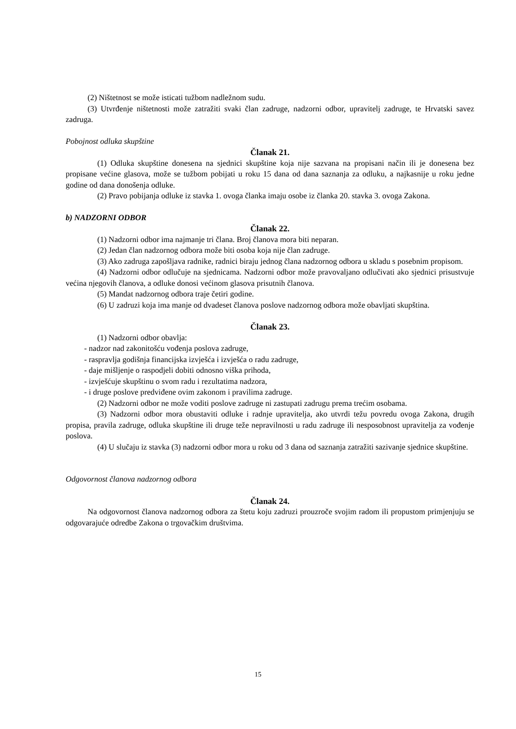(2) Ništetnost se može isticati tužbom nadležnom sudu.
(3) Utvrđenje ništetnosti može zatražiti svaki član zadruge, nadzorni odbor, upravitelj zadruge, te Hrvatski savez zadruga.
Pobojnost odluka skupštine
Članak 21.
(1) Odluka skupštine donesena na sjednici skupštine koja nije sazvana na propisani način ili je donesena bez propisane većine glasova, može se tužbom pobijati u roku 15 dana od dana saznanja za odluku, a najkasnije u roku jedne godine od dana donošenja odluke.
(2) Pravo pobijanja odluke iz stavka 1. ovoga članka imaju osobe iz članka 20. stavka 3. ovoga Zakona.
b) NADZORNI ODBOR
Članak 22.
(1) Nadzorni odbor ima najmanje tri člana. Broj članova mora biti neparan.
(2) Jedan član nadzornog odbora može biti osoba koja nije član zadruge.
(3) Ako zadruga zapošljava radnike, radnici biraju jednog člana nadzornog odbora u skladu s posebnim propisom.
(4) Nadzorni odbor odlučuje na sjednicama. Nadzorni odbor može pravovaljano odlučivati ako sjednici prisustvuje većina njegovih članova, a odluke donosi većinom glasova prisutnih članova.
(5) Mandat nadzornog odbora traje četiri godine.
(6) U zadruzi koja ima manje od dvadeset članova poslove nadzornog odbora može obavljati skupština.
Članak 23.
(1) Nadzorni odbor obavlja:
- nadzor nad zakonitošću vođenja poslova zadruge,
- raspravlja godišnja financijska izvješća i izvješća o radu zadruge,
- daje mišljenje o raspodjeli dobiti odnosno viška prihoda,
- izvješćuje skupštinu o svom radu i rezultatima nadzora,
- i druge poslove predviđene ovim zakonom i pravilima zadruge.
(2) Nadzorni odbor ne može voditi poslove zadruge ni zastupati zadrugu prema trećim osobama.
(3) Nadzorni odbor mora obustaviti odluke i radnje upravitelja, ako utvrdi težu povredu ovoga Zakona, drugih propisa, pravila zadruge, odluka skupštine ili druge teže nepravilnosti u radu zadruge ili nesposobnost upravitelja za vođenje poslova.
(4) U slučaju iz stavka (3) nadzorni odbor mora u roku od 3 dana od saznanja zatražiti sazivanje sjednice skupštine.
Odgovornost članova nadzornog odbora
Članak 24.
Na odgovornost članova nadzornog odbora za štetu koju zadruzi prouzroče svojim radom ili propustom primjenjuju se odgovarajuće odredbe Zakona o trgovačkim društvima.
15